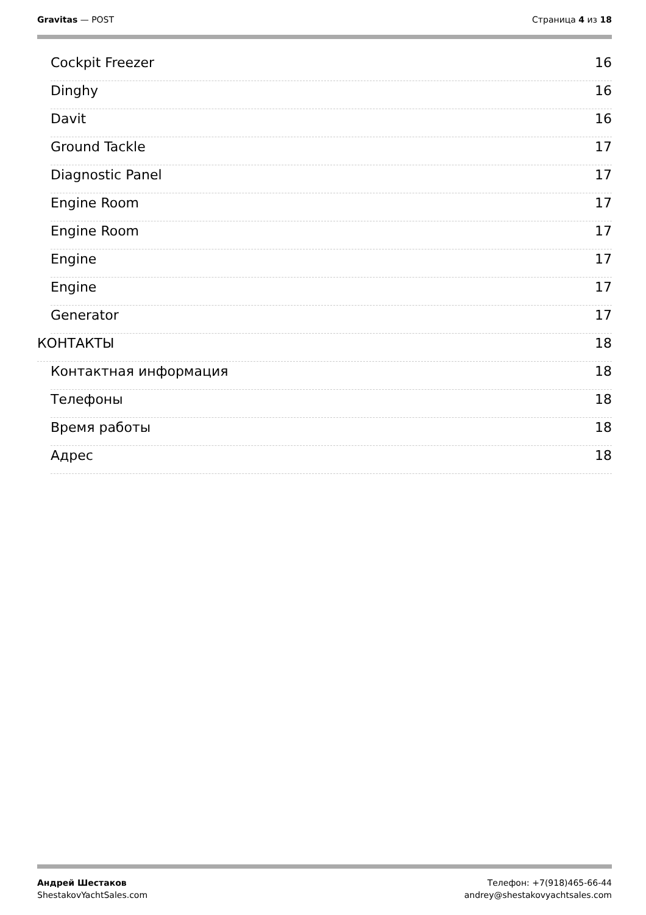Gravitas — POST Страница 4 из 18
Cockpit Freezer 16
Dinghy 16
Davit 16
Ground Tackle 17
Diagnostic Panel 17
Engine Room 17
Engine Room 17
Engine 17
Engine 17
Generator 17
КОНТАКТЫ 18
Контактная информация 18
Телефоны 18
Время работы 18
Адрес 18
Андрей Шестаков
ShestakovYachtSales.com
Телефон: +7(918)465-66-44
andrey@shestakovyachtsales.com